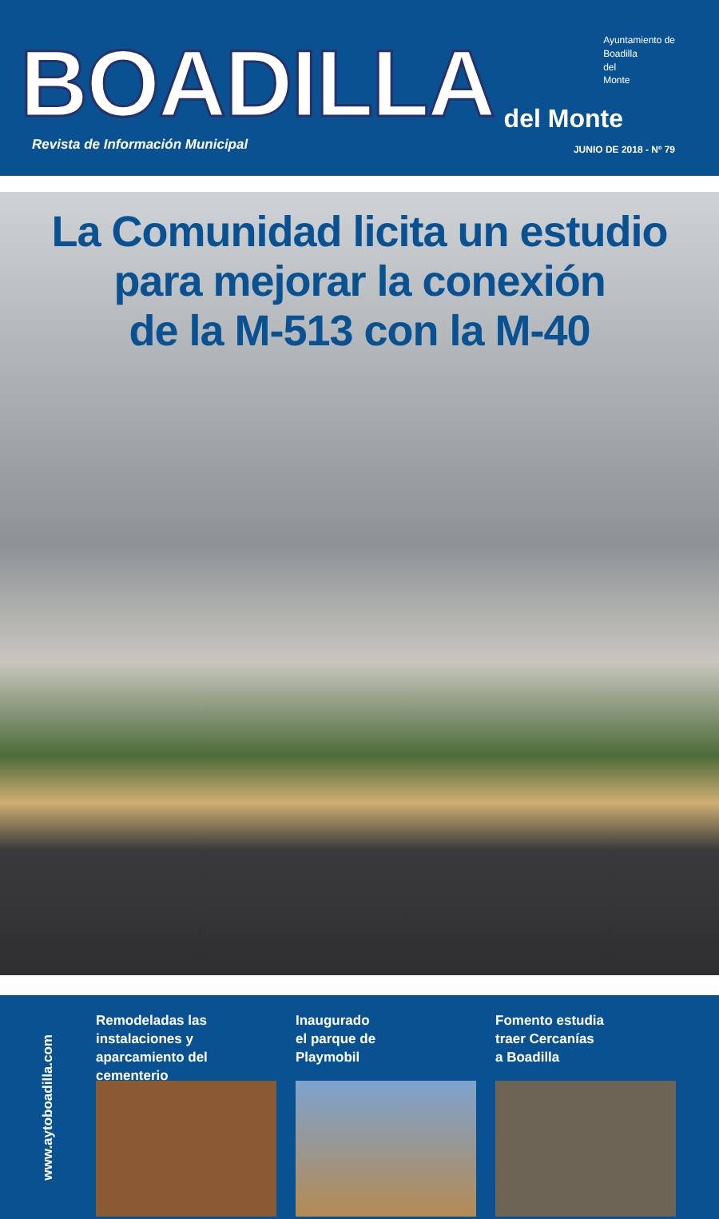BOADILLA del Monte
Ayuntamiento de
Boadilla
del
Monte
Revista de Información Municipal
JUNIO DE 2018 - Nº 79
La Comunidad licita un estudio
para mejorar la conexión
de la M-513 con la M-40
www.aytoboadilla.com
Remodeladas las instalaciones y aparcamiento del cementerio
Inaugurado
el parque de
Playmobil
Fomento estudia
traer Cercanías
a Boadilla